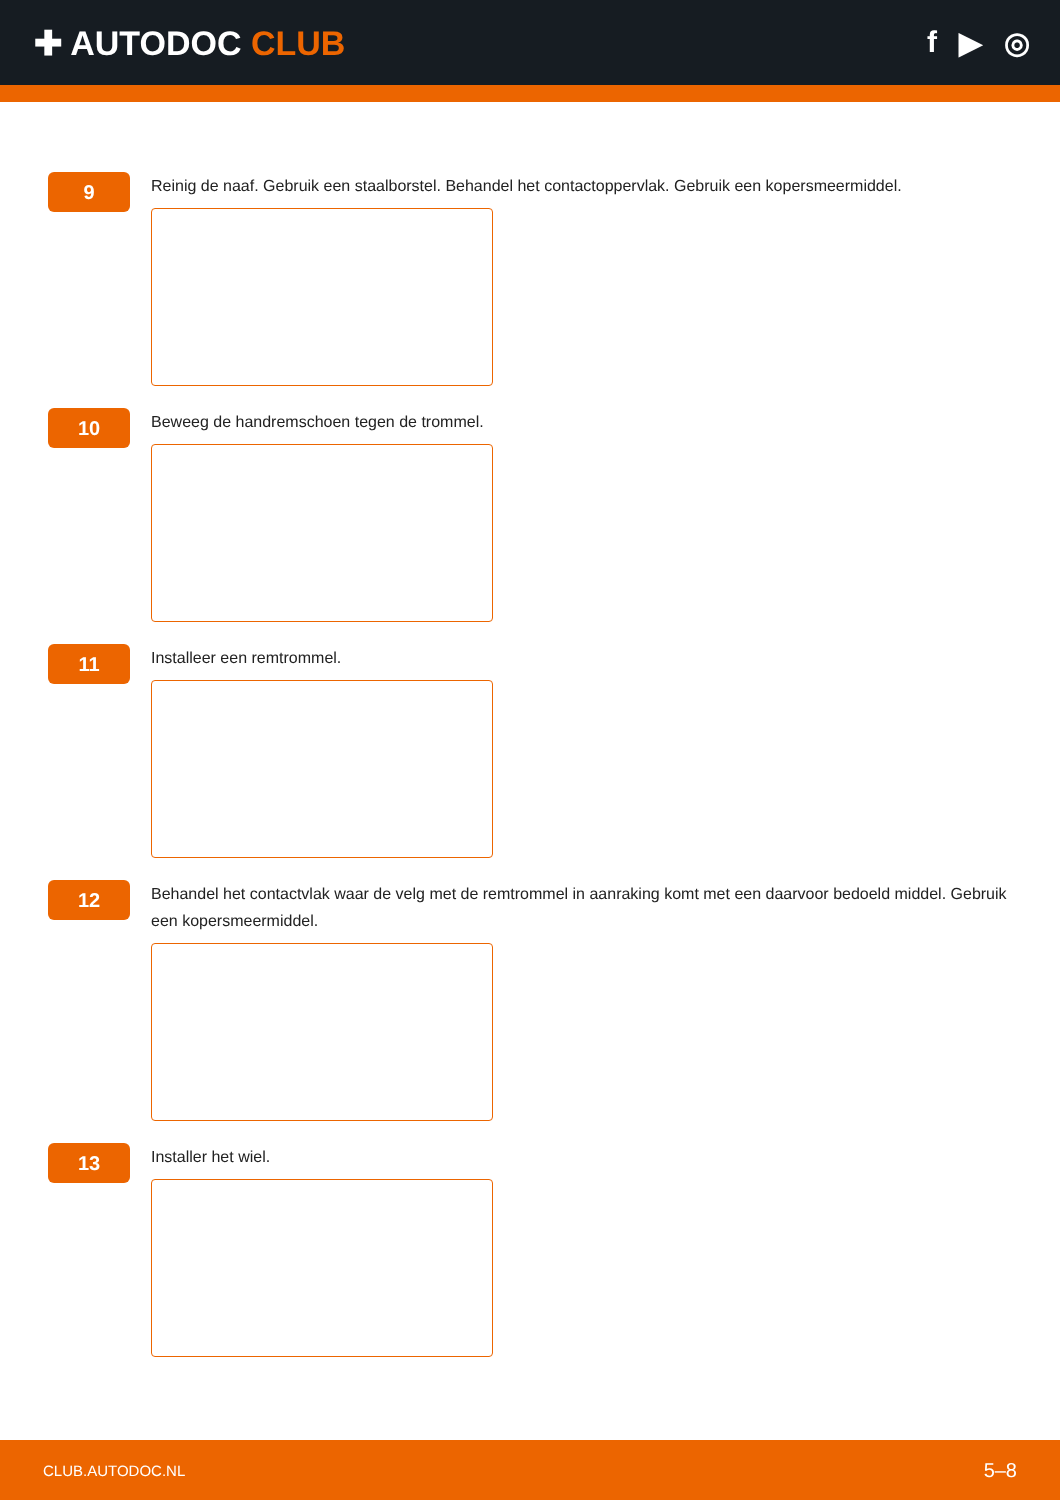✚ AUTODOC CLUB f ▶ ◎
9
Reinig de naaf. Gebruik een staalborstel. Behandel het contactoppervlak. Gebruik een kopersmeermiddel.
10
Beweeg de handremschoen tegen de trommel.
11
Installeer een remtrommel.
12
Behandel het contactvlak waar de velg met de remtrommel in aanraking komt met een daarvoor bedoeld middel. Gebruik een kopersmeermiddel.
13
Installer het wiel.
CLUB.AUTODOC.NL 5–8